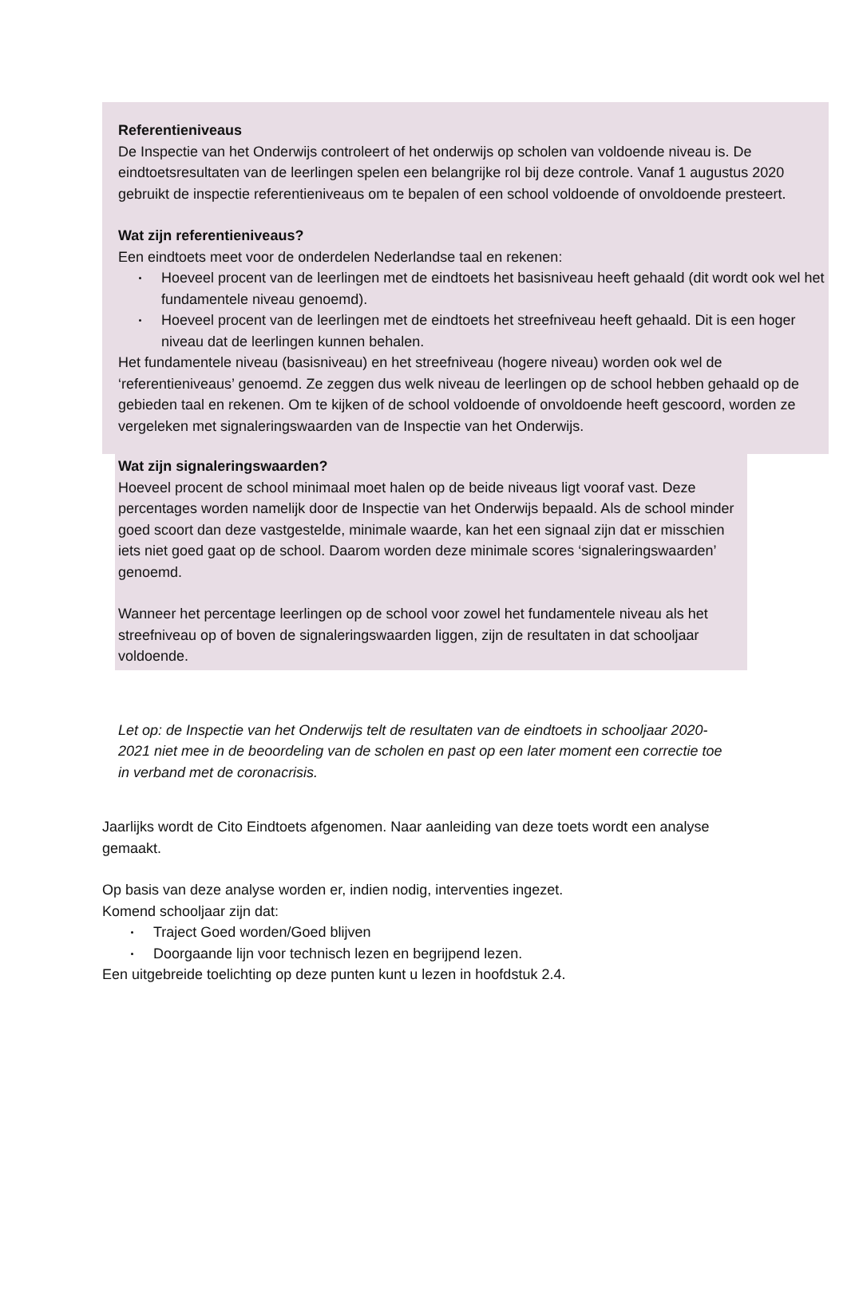Referentieniveaus
De Inspectie van het Onderwijs controleert of het onderwijs op scholen van voldoende niveau is. De eindtoetsresultaten van de leerlingen spelen een belangrijke rol bij deze controle. Vanaf 1 augustus 2020 gebruikt de inspectie referentieniveaus om te bepalen of een school voldoende of onvoldoende presteert.
Wat zijn referentieniveaus?
Een eindtoets meet voor de onderdelen Nederlandse taal en rekenen:
Hoeveel procent van de leerlingen met de eindtoets het basisniveau heeft gehaald (dit wordt ook wel het fundamentele niveau genoemd).
Hoeveel procent van de leerlingen met de eindtoets het streefniveau heeft gehaald. Dit is een hoger niveau dat de leerlingen kunnen behalen.
Het fundamentele niveau (basisniveau) en het streefniveau (hogere niveau) worden ook wel de ‘referentieniveaus’ genoemd. Ze zeggen dus welk niveau de leerlingen op de school hebben gehaald op de gebieden taal en rekenen. Om te kijken of de school voldoende of onvoldoende heeft gescoord, worden ze vergeleken met signaleringswaarden van de Inspectie van het Onderwijs.
Wat zijn signaleringswaarden?
Hoeveel procent de school minimaal moet halen op de beide niveaus ligt vooraf vast. Deze percentages worden namelijk door de Inspectie van het Onderwijs bepaald. Als de school minder goed scoort dan deze vastgestelde, minimale waarde, kan het een signaal zijn dat er misschien iets niet goed gaat op de school. Daarom worden deze minimale scores ‘signaleringswaarden’ genoemd.
Wanneer het percentage leerlingen op de school voor zowel het fundamentele niveau als het streefniveau op of boven de signaleringswaarden liggen, zijn de resultaten in dat schooljaar voldoende.
Let op: de Inspectie van het Onderwijs telt de resultaten van de eindtoets in schooljaar 2020-2021 niet mee in de beoordeling van de scholen en past op een later moment een correctie toe in verband met de coronacrisis.
Jaarlijks wordt de Cito Eindtoets afgenomen. Naar aanleiding van deze toets wordt een analyse gemaakt.
Op basis van deze analyse worden er, indien nodig, interventies ingezet.
Komend schooljaar zijn dat:
Traject Goed worden/Goed blijven
Doorgaande lijn voor technisch lezen en begrijpend lezen.
Een uitgebreide toelichting op deze punten kunt u lezen in hoofdstuk 2.4.